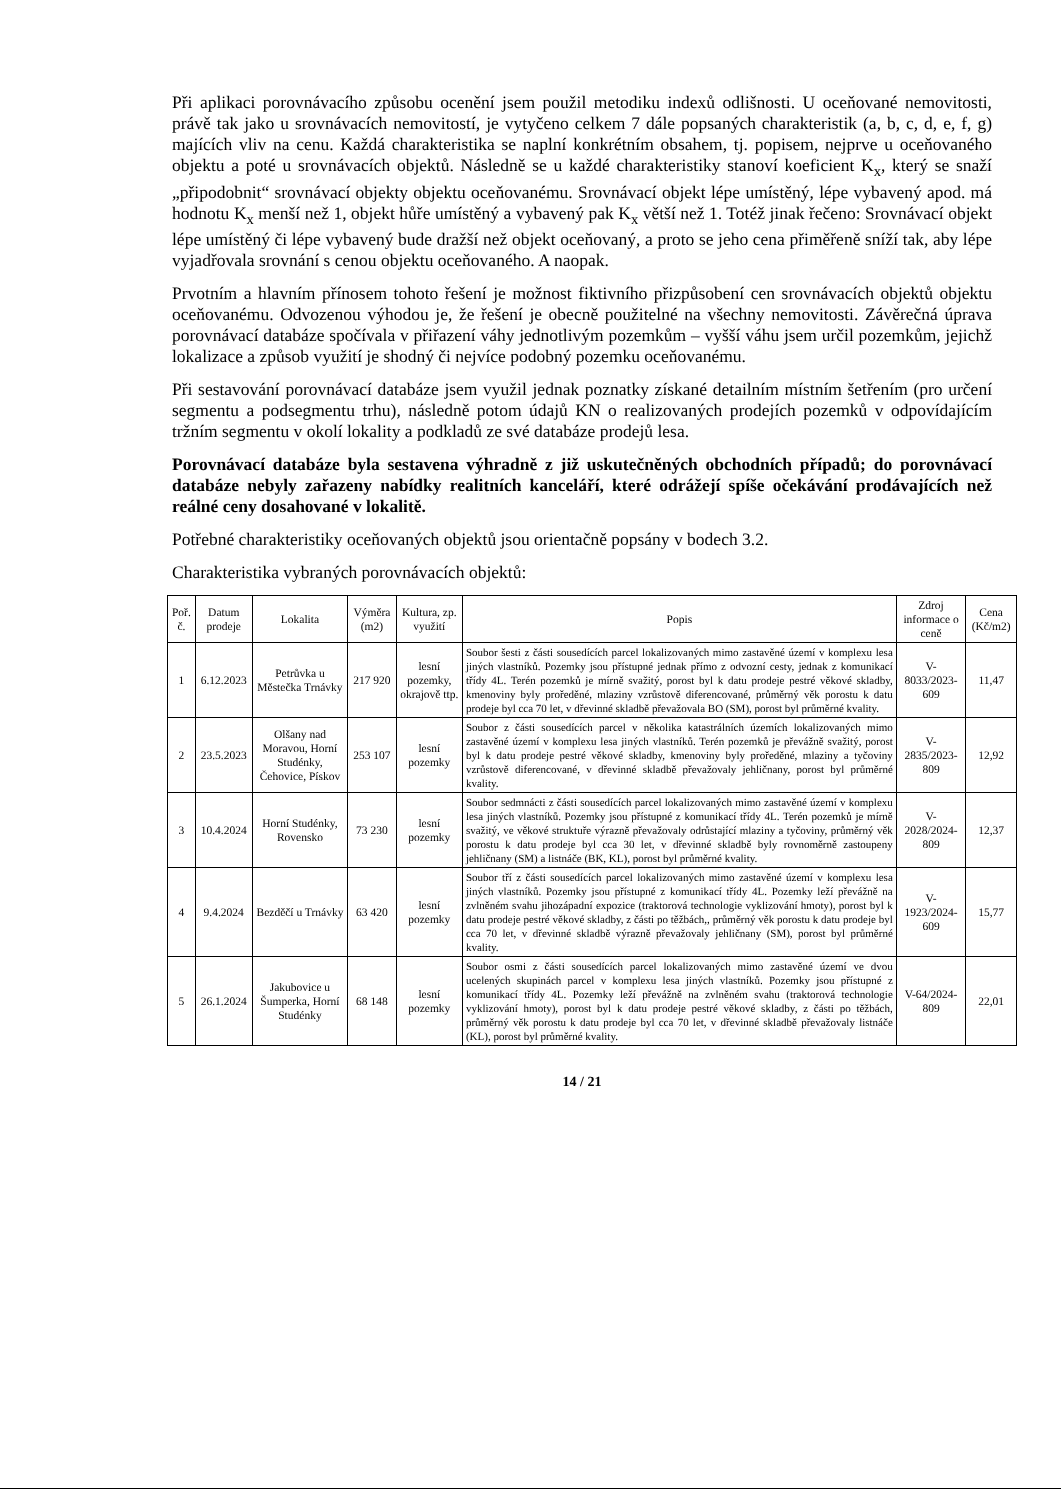Při aplikaci porovnávacího způsobu ocenění jsem použil metodiku indexů odlišnosti. U oceňované nemovitosti, právě tak jako u srovnávacích nemovitostí, je vytyčeno celkem 7 dále popsaných charakteristik (a, b, c, d, e, f, g) majících vliv na cenu. Každá charakteristika se naplní konkrétním obsahem, tj. popisem, nejprve u oceňovaného objektu a poté u srovnávacích objektů. Následně se u každé charakteristiky stanoví koeficient K<sub>x</sub>, který se snaží „připodobnit“ srovnávací objekty objektu oceňovanému. Srovnávací objekt lépe umístěný, lépe vybavený apod. má hodnotu K<sub>x</sub> menší než 1, objekt hůře umístěný a vybavený pak K<sub>x</sub> větší než 1. Totéž jinak řečeno: Srovnávací objekt lépe umístěný či lépe vybavený bude dražší než objekt oceňovaný, a proto se jeho cena přiměřeně sníží tak, aby lépe vyjadřovala srovnání s cenou objektu oceňovaného. A naopak.
Prvotním a hlavním přínosem tohoto řešení je možnost fiktivního přizpůsobení cen srovnávacích objektů objektu oceňovanému. Odvozenou výhodou je, že řešení je obecně použitelné na všechny nemovitosti. Závěrečná úprava porovnávací databáze spočívala v přiřazení váhy jednotlivým pozemkům – vyšší váhu jsem určil pozemkům, jejichž lokalizace a způsob využití je shodný či nejvíce podobný pozemku oceňovanému.
Při sestavování porovnávací databáze jsem využil jednak poznatky získané detailním místním šetřením (pro určení segmentu a podsegmentu trhu), následně potom údajů KN o realizovaných prodejích pozemků v odpovídajícím tržním segmentu v okolí lokality a podkladů ze své databáze prodejů lesa.
Porovnávací databáze byla sestavena výhradně z již uskutečněných obchodních případů; do porovnávací databáze nebyly zařazeny nabídky realitních kanceláří, které odrážejí spíše očekávání prodávajících než reálné ceny dosahované v lokalitě.
Potřebné charakteristiky oceňovaných objektů jsou orientačně popsány v bodech 3.2.
Charakteristika vybraných porovnávacích objektů:
| Poř. č. | Datum prodeje | Lokalita | Výměra (m2) | Kultura, zp. využití | Popis | Zdroj informace o ceně | Cena (Kč/m2) |
| --- | --- | --- | --- | --- | --- | --- | --- |
| 1 | 6.12.2023 | Petrůvka u Městečka Trnávky | 217 920 | lesní pozemky, okrajově ttp. | Soubor šesti z části sousedících parcel lokalizovaných mimo zastavěné území v komplexu lesa jiných vlastníků. Pozemky jsou přístupné jednak přímo z odvozní cesty, jednak z komunikací třídy 4L. Terén pozemků je mírně svažitý, porost byl k datu prodeje pestré věkové skladby, kmenoviny byly proředěné, mlaziny vzrůstově diferencované, průměrný věk porostu k datu prodeje byl cca 70 let, v dřevinné skladbě převažovala BO (SM), porost byl průměrné kvality. | V-8033/2023-609 | 11,47 |
| 2 | 23.5.2023 | Olšany nad Moravou, Horní Studénky, Čehovice, Pískov | 253 107 | lesní pozemky | Soubor z části sousedících parcel v několika katastrálních územích lokalizovaných mimo zastavěné území v komplexu lesa jiných vlastníků. Terén pozemků je převážně svažitý, porost byl k datu prodeje pestré věkové skladby, kmenoviny byly proředěné, mlaziny a tyčoviny vzrůstově diferencované, v dřevinné skladbě převažovaly jehličnany, porost byl průměrné kvality. | V-2835/2023-809 | 12,92 |
| 3 | 10.4.2024 | Horní Studénky, Rovensko | 73 230 | lesní pozemky | Soubor sedmnácti z části sousedících parcel lokalizovaných mimo zastavěné území v komplexu lesa jiných vlastníků. Pozemky jsou přístupné z komunikací třídy 4L. Terén pozemků je mírně svažitý, ve věkové struktuře výrazně převažovaly odrůstající mlaziny a tyčoviny, průměrný věk porostu k datu prodeje byl cca 30 let, v dřevinné skladbě byly rovnoměrně zastoupeny jehličnany (SM) a listnáče (BK, KL), porost byl průměrné kvality. | V-2028/2024-809 | 12,37 |
| 4 | 9.4.2024 | Bezděčí u Trnávky | 63 420 | lesní pozemky | Soubor tří z části sousedících parcel lokalizovaných mimo zastavěné území v komplexu lesa jiných vlastníků. Pozemky jsou přístupné z komunikací třídy 4L. Pozemky leží převážně na zvlněném svahu jihozápadní expozice (traktorová technologie vyklizování hmoty), porost byl k datu prodeje pestré věkové skladby, z části po těžbách,, průměrný věk porostu k datu prodeje byl cca 70 let, v dřevinné skladbě výrazně převažovaly jehličnany (SM), porost byl průměrné kvality. | V-1923/2024-609 | 15,77 |
| 5 | 26.1.2024 | Jakubovice u Šumperka, Horní Studénky | 68 148 | lesní pozemky | Soubor osmi z části sousedících parcel lokalizovaných mimo zastavěné území ve dvou ucelených skupinách parcel v komplexu lesa jiných vlastníků. Pozemky jsou přístupné z komunikací třídy 4L. Pozemky leží převážně na zvlněném svahu (traktorová technologie vyklizování hmoty), porost byl k datu prodeje pestré věkové skladby, z části po těžbách, průměrný věk porostu k datu prodeje byl cca 70 let, v dřevinné skladbě převažovaly listnáče (KL), porost byl průměrné kvality. | V-64/2024-809 | 22,01 |
14 / 21